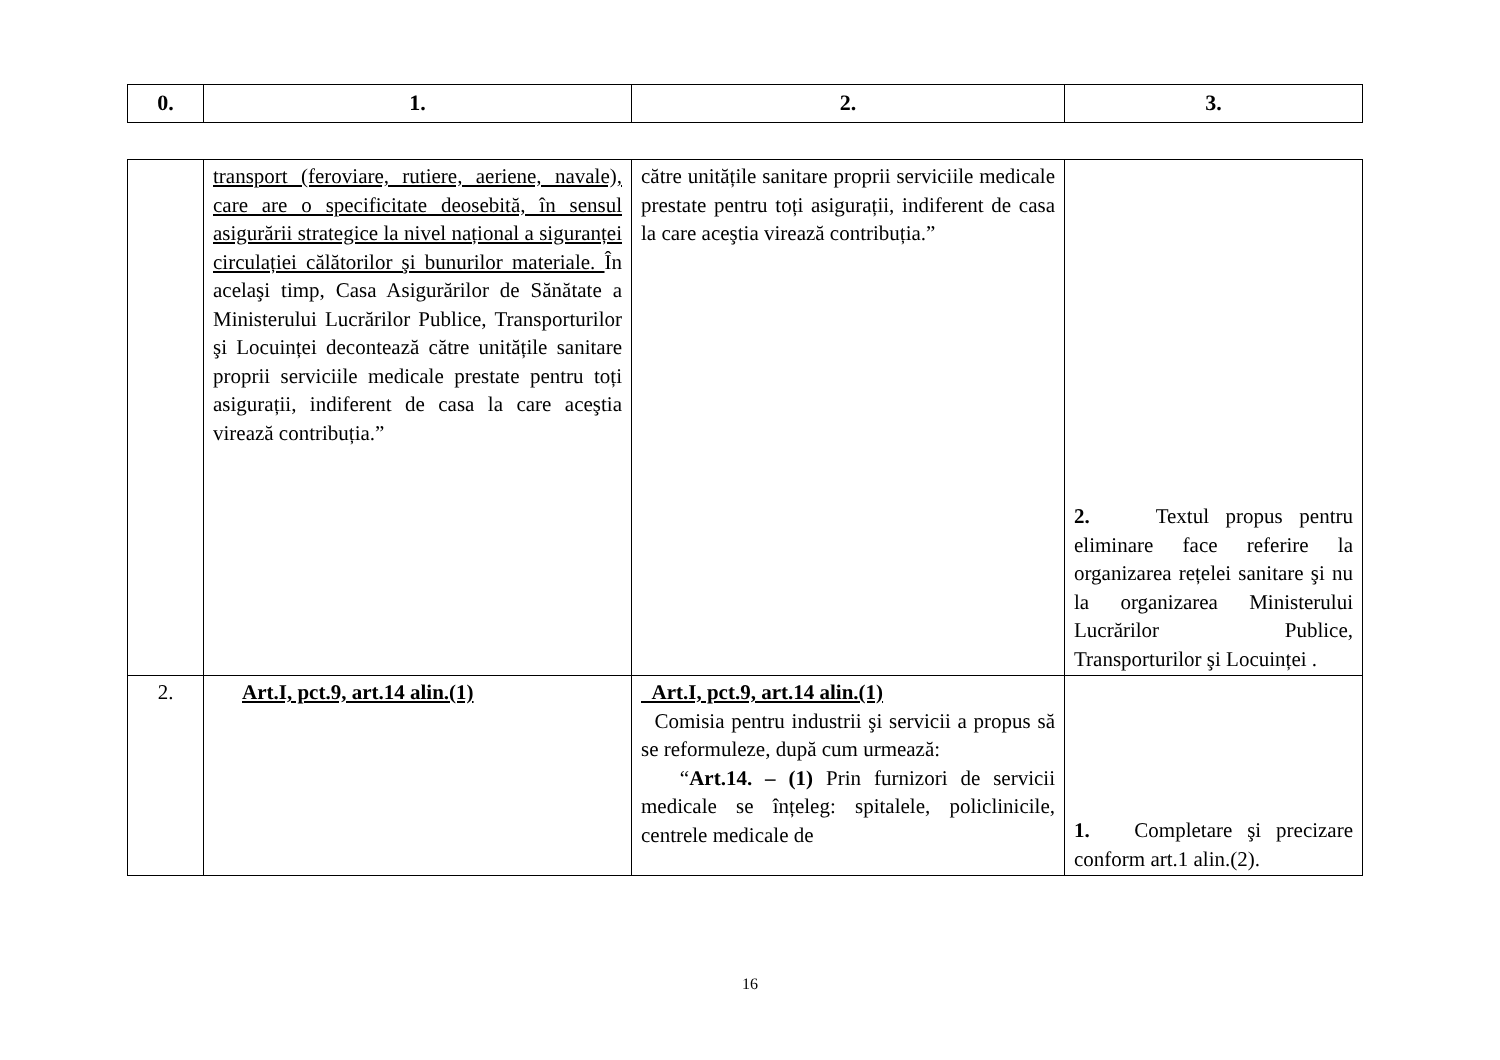| 0. | 1. | 2. | 3. |
| --- | --- | --- | --- |
| | transport (feroviare, rutiere, aeriene, navale), care are o specificitate deosebită, în sensul asigurării strategice la nivel național a siguranței circulației călătorilor şi bunurilor materiale. În acelaşi timp, Casa Asigurărilor de Sănătate a Ministerului Lucrărilor Publice, Transporturilor şi Locuinței decontează către unitățile sanitare proprii serviciile medicale prestate pentru toți asigurații, indiferent de casa la care aceştia virează contribuția.” | către unitățile sanitare proprii serviciile medicale prestate pentru toți asigurații, indiferent de casa la care aceştia virează contribuția.” | 2. Textul propus pentru eliminare face referire la organizarea rețelei sanitare şi nu la organizarea Ministerului Lucrărilor Publice, Transporturilor şi Locuinței . |
| 2. | Art.I, pct.9, art.14 alin.(1) | Art.I, pct.9, art.14 alin.(1) Comisia pentru industrii şi servicii a propus să se reformuleze, după cum urmează: “ Art.14. – (1) Prin furnizori de servicii medicale se înțeleg: spitalele, policlinicile, centrele medicale de | 1. Completare şi precizare conform art.1 alin.(2). |
16